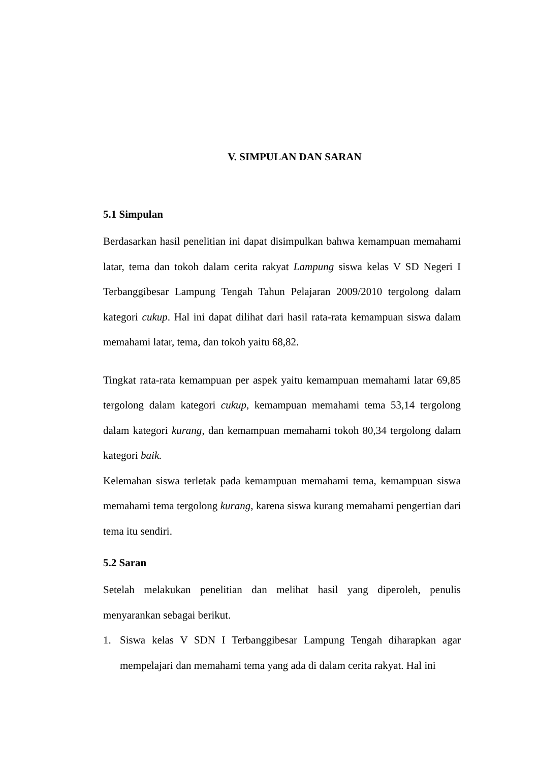V. SIMPULAN DAN SARAN
5.1 Simpulan
Berdasarkan hasil penelitian ini dapat disimpulkan bahwa kemampuan memahami latar, tema dan tokoh dalam cerita rakyat Lampung siswa kelas V SD Negeri I Terbanggibesar Lampung Tengah Tahun Pelajaran 2009/2010 tergolong dalam kategori cukup. Hal ini dapat dilihat dari hasil rata-rata kemampuan siswa dalam memahami latar, tema, dan tokoh yaitu 68,82.
Tingkat rata-rata kemampuan per aspek yaitu kemampuan memahami latar 69,85 tergolong dalam kategori cukup, kemampuan memahami tema 53,14 tergolong dalam kategori kurang, dan kemampuan memahami tokoh 80,34 tergolong dalam kategori baik.
Kelemahan siswa terletak pada kemampuan memahami tema, kemampuan siswa memahami tema tergolong kurang, karena siswa kurang memahami pengertian dari tema itu sendiri.
5.2 Saran
Setelah melakukan penelitian dan melihat hasil yang diperoleh, penulis menyarankan sebagai berikut.
1. Siswa kelas V SDN I Terbanggibesar Lampung Tengah diharapkan agar mempelajari dan memahami tema yang ada di dalam cerita rakyat. Hal ini